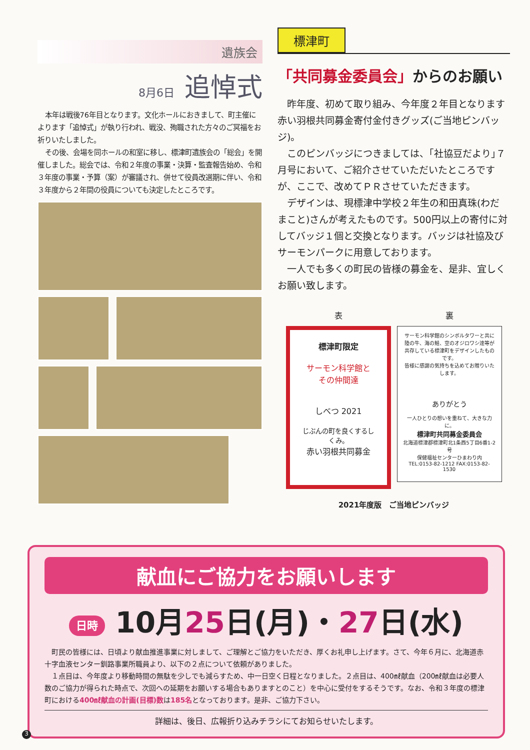遺族会
8月6日 追悼式
本年は戦後76年目となります。文化ホールにおきまして、町主催によります「追悼式」が執り行われ、戦没、殉職された方々のご冥福をお祈りいたしました。
その後、会場を同ホールの和室に移し、標津町遺族会の「総会」を開催しました。総会では、令和２年度の事業・決算・監査報告始め、令和３年度の事業・予算（案）が審議され、併せて役員改選期に伴い、令和３年度から２年間の役員についても決定したところです。
標津町
「共同募金委員会」からのお願い
昨年度、初めて取り組み、今年度２年目となります赤い羽根共同募金寄付金付きグッズ(ご当地ピンバッジ)。
このピンバッジにつきましては、｢社協豆だより｣７月号において、ご紹介させていただいたところですが、ここで、改めてＰＲさせていただきます。
デザインは、現標津中学校２年生の和田真珠(わだ まこと)さんが考えたものです。500円以上の寄付に対してバッジ１個と交換となります。バッジは社協及びサーモンパークに用意しております。
一人でも多くの町民の皆様の募金を、是非、宜しくお願い致します。
表
標津町限定
サーモン科学館と
その仲間達
しべつ 2021
じぶんの町を良くするしくみ。
赤い羽根共同募金
裏
サーモン科学館のシンボルタワーと共に陸の牛、海の鮭、空のオジロワシ達等が共存している標津町をデザインしたものです。
皆様に感謝の気持ちを込めてお贈りいたします。
ありがとう
一人ひとりの想いを重ねて、大きな力に。
標津町共同募金委員会
北海道標津郡標津町北1条西5丁目6番1-2号
保健福祉センターひまわり内
TEL:0153-82-1212 FAX:0153-82-1530
2021年度版　ご当地ピンバッジ
献血にご協力をお願いします
日時 10月25日(月)・27日(水)
町民の皆様には、日頃より献血推進事業に対しまして、ご理解とご協力をいただき、厚くお礼申し上げます。さて、今年６月に、北海道赤十字血液センター釧路事業所職員より、以下の２点について依頼がありました。
１点目は、今年度より移動時間の無駄を少しでも減らすため、中一日空く日程となりました。２点目は、400㎖献血（200㎖献血は必要人数のご協力が得られた時点で、次回への延期をお願いする場合もありますとのこと）を中心に受付をするそうです。なお、令和３年度の標津町における400㎖献血の計画(目標)数は185名となっております。是非、ご協力下さい。
詳細は、後日、広報折り込みチラシにてお知らせいたします。
3